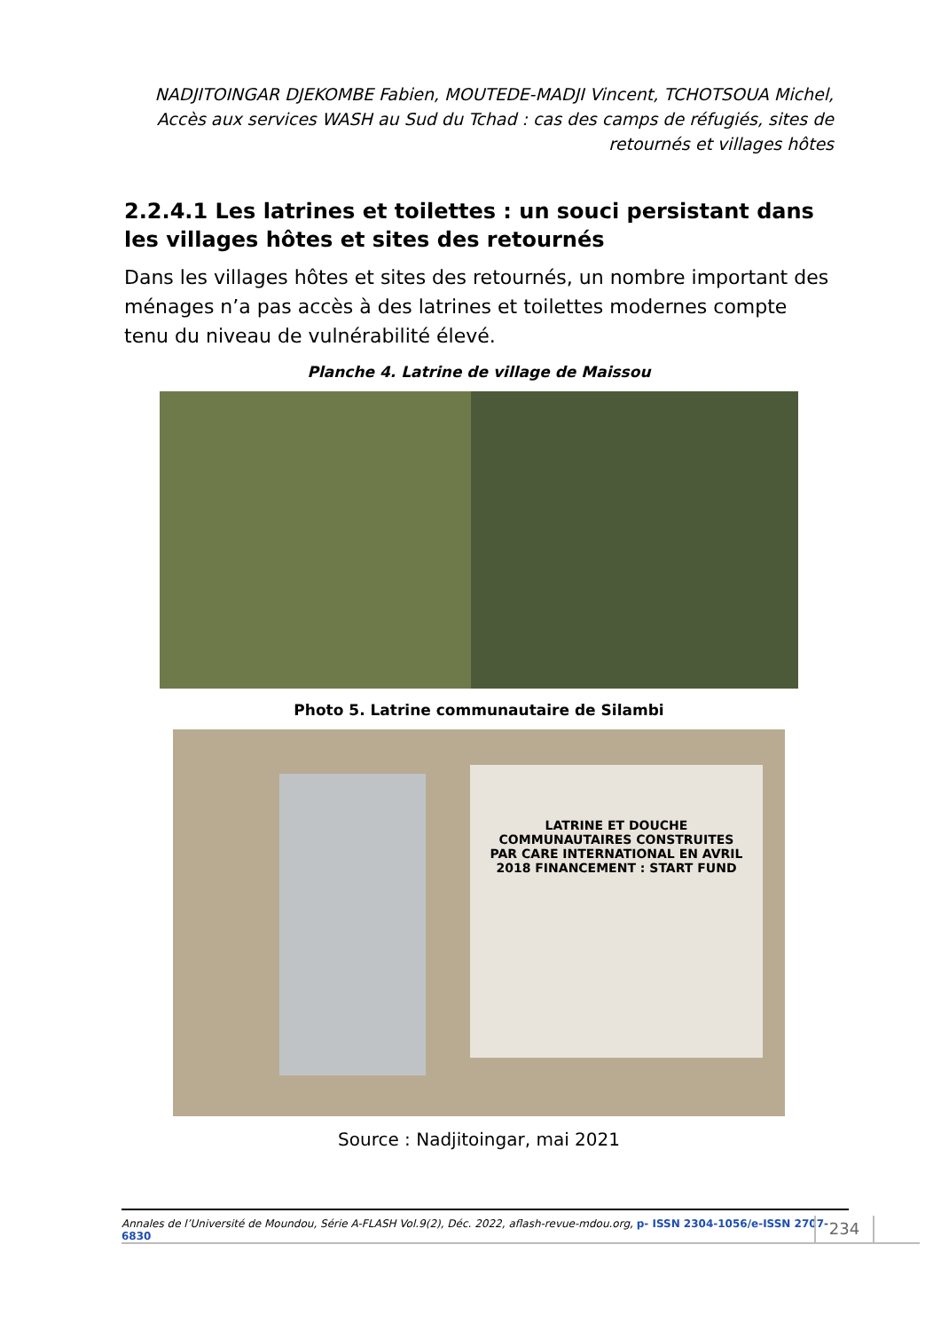NADJITOINGAR DJEKOMBE Fabien, MOUTEDE-MADJI Vincent, TCHOTSOUA Michel, Accès aux services WASH au Sud du Tchad : cas des camps de réfugiés, sites de retournés et villages hôtes
2.2.4.1 Les latrines et toilettes : un souci persistant dans les villages hôtes et sites des retournés
Dans les villages hôtes et sites des retournés, un nombre important des ménages n’a pas accès à des latrines et toilettes modernes compte tenu du niveau de vulnérabilité élevé.
Planche 4. Latrine de village de Maissou
Photo 5. Latrine communautaire de Silambi
LATRINE ET DOUCHE COMMUNAUTAIRES CONSTRUITES PAR CARE INTERNATIONAL EN AVRIL 2018 FINANCEMENT : START FUND
Source : Nadjitoingar, mai 2021
Annales de l’Université de Moundou, Série A-FLASH Vol.9(2), Déc. 2022, aflash-revue-mdou.org, p- ISSN 2304-1056/e-ISSN 2707-6830
234